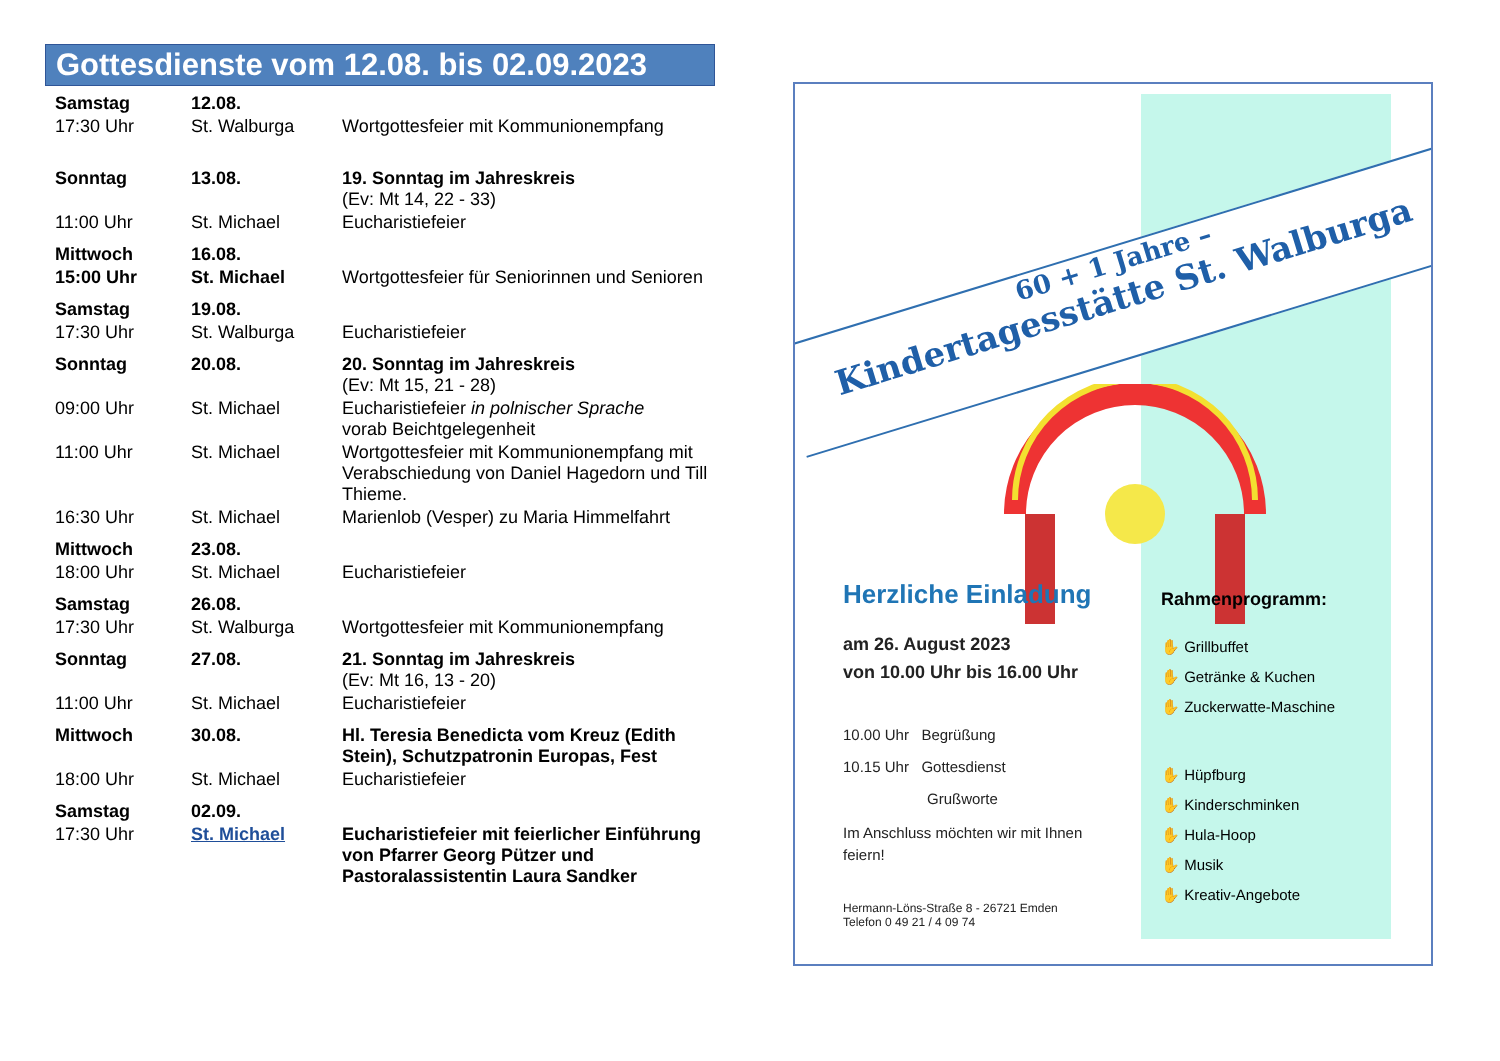Gottesdienste vom 12.08. bis 02.09.2023
| Samstag | 12.08. | |
| 17:30 Uhr | St. Walburga | Wortgottesfeier mit Kommunionempfang |
| Sonntag | 13.08. | 19. Sonntag im Jahreskreis (Ev: Mt 14, 22 - 33) |
| 11:00 Uhr | St. Michael | Eucharistiefeier |
| Mittwoch | 16.08. | |
| 15:00 Uhr | St. Michael | Wortgottesfeier für Seniorinnen und Senioren |
| Samstag | 19.08. | |
| 17:30 Uhr | St. Walburga | Eucharistiefeier |
| Sonntag | 20.08. | 20. Sonntag im Jahreskreis (Ev: Mt 15, 21 - 28) |
| 09:00 Uhr | St. Michael | Eucharistiefeier in polnischer Sprache vorab Beichtgelegenheit |
| 11:00 Uhr | St. Michael | Wortgottesfeier mit Kommunionempfang mit Verabschiedung von Daniel Hagedorn und Till Thieme. |
| 16:30 Uhr | St. Michael | Marienlob (Vesper) zu Maria Himmelfahrt |
| Mittwoch | 23.08. | |
| 18:00 Uhr | St. Michael | Eucharistiefeier |
| Samstag | 26.08. | |
| 17:30 Uhr | St. Walburga | Wortgottesfeier mit Kommunionempfang |
| Sonntag | 27.08. | 21. Sonntag im Jahreskreis (Ev: Mt 16, 13 - 20) |
| 11:00 Uhr | St. Michael | Eucharistiefeier |
| Mittwoch | 30.08. | Hl. Teresia Benedicta vom Kreuz (Edith Stein), Schutzpatronin Europas, Fest |
| 18:00 Uhr | St. Michael | Eucharistiefeier |
| Samstag | 02.09. | |
| 17:30 Uhr | St. Michael | Eucharistiefeier mit feierlicher Einführung von Pfarrer Georg Pützer und Pastoralassistentin Laura Sandker |
60 + 1 Jahre –
Kindertagesstätte St. Walburga
Herzliche Einladung
am 26. August 2023
von 10.00 Uhr bis 16.00 Uhr
10.00 Uhr Begrüßung
10.15 Uhr Gottesdienst
Grußworte
Im Anschluss möchten wir mit Ihnen feiern!
Hermann-Löns-Straße 8 - 26721 Emden
Telefon 0 49 21 / 4 09 74
Rahmenprogramm:
✋ Grillbuffet
✋ Getränke & Kuchen
✋ Zuckerwatte-Maschine
✋ Hüpfburg
✋ Kinderschminken
✋ Hula-Hoop
✋ Musik
✋ Kreativ-Angebote